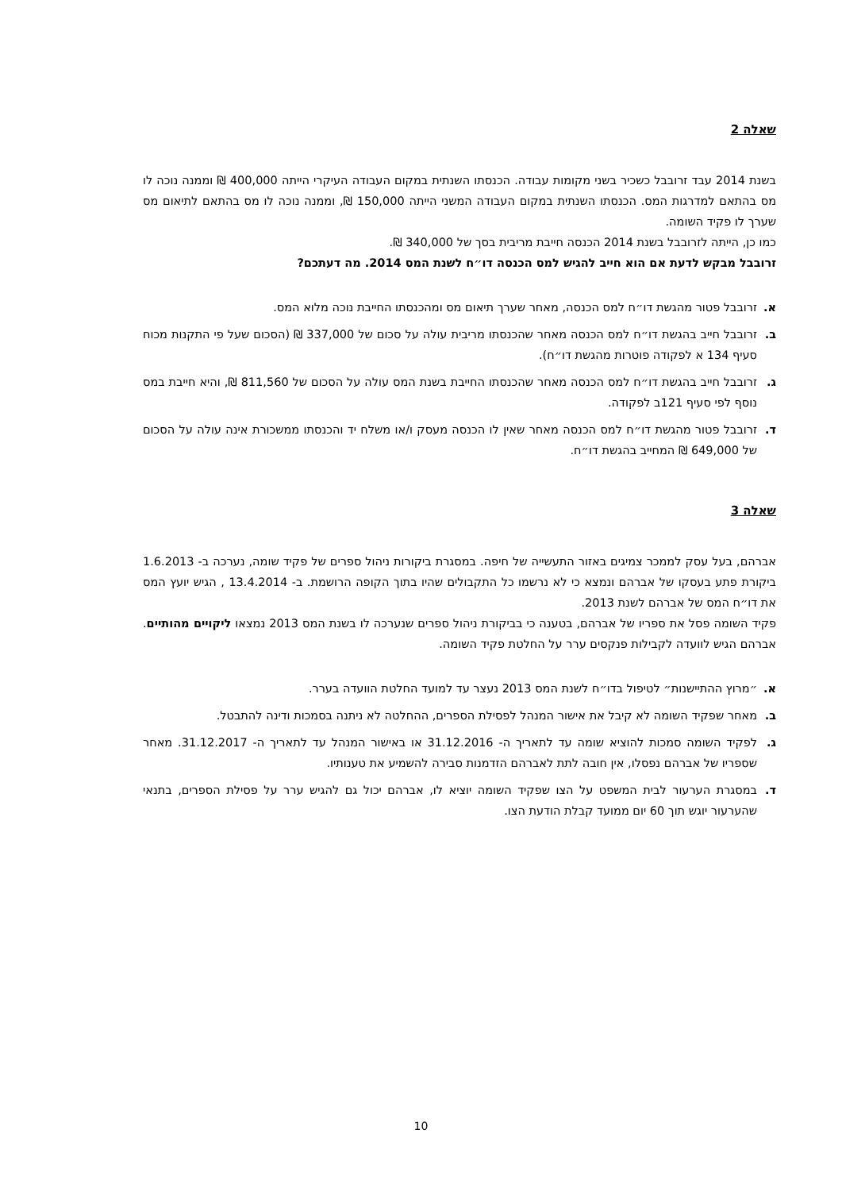שאלה 2
בשנת 2014 עבד זרובבל כשכיר בשני מקומות עבודה. הכנסתו השנתית במקום העבודה העיקרי הייתה 400,000 ₪ וממנה נוכה לו מס בהתאם למדרגות המס. הכנסתו השנתית במקום העבודה המשני הייתה 150,000 ₪, וממנה נוכה לו מס בהתאם לתיאום מס שערך לו פקיד השומה.
כמו כן, הייתה לזרובבל בשנת 2014 הכנסה חייבת מריבית בסך של 340,000 ₪.
זרובבל מבקש לדעת אם הוא חייב להגיש למס הכנסה דו״ח לשנת המס 2014. מה דעתכם?
א. זרובבל פטור מהגשת דו״ח למס הכנסה, מאחר שערך תיאום מס ומהכנסתו החייבת נוכה מלוא המס.
ב. זרובבל חייב בהגשת דו״ח למס הכנסה מאחר שהכנסתו מריבית עולה על סכום של 337,000 ₪ (הסכום שעל פי התקנות מכוח סעיף 134 א לפקודה פוטרות מהגשת דו״ח).
ג. זרובבל חייב בהגשת דו״ח למס הכנסה מאחר שהכנסתו החייבת בשנת המס עולה על הסכום של 811,560 ₪, והיא חייבת במס נוסף לפי סעיף 121ב לפקודה.
ד. זרובבל פטור מהגשת דו״ח למס הכנסה מאחר שאין לו הכנסה מעסק ו/או משלח יד והכנסתו ממשכורת אינה עולה על הסכום של 649,000 ₪ המחייב בהגשת דו״ח.
שאלה 3
אברהם, בעל עסק לממכר צמיגים באזור התעשייה של חיפה. במסגרת ביקורות ניהול ספרים של פקיד שומה, נערכה ב- 1.6.2013 ביקורת פתע בעסקו של אברהם ונמצא כי לא נרשמו כל התקבולים שהיו בתוך הקופה הרושמת. ב- 13.4.2014 , הגיש יועץ המס את דו״ח המס של אברהם לשנת 2013.
פקיד השומה פסל את ספריו של אברהם, בטענה כי בביקורת ניהול ספרים שנערכה לו בשנת המס 2013 נמצאו ליקויים מהותיים. אברהם הגיש לוועדה לקבילות פנקסים ערר על החלטת פקיד השומה.
א. ״מרוץ ההתיישנות״ לטיפול בדו״ח לשנת המס 2013 נעצר עד למועד החלטת הוועדה בערר.
ב. מאחר שפקיד השומה לא קיבל את אישור המנהל לפסילת הספרים, ההחלטה לא ניתנה בסמכות ודינה להתבטל.
ג. לפקיד השומה סמכות להוציא שומה עד לתאריך ה- 31.12.2016 או באישור המנהל עד לתאריך ה- 31.12.2017. מאחר שספריו של אברהם נפסלו, אין חובה לתת לאברהם הזדמנות סבירה להשמיע את טענותיו.
ד. במסגרת הערעור לבית המשפט על הצו שפקיד השומה יוציא לו, אברהם יכול גם להגיש ערר על פסילת הספרים, בתנאי שהערעור יוגש תוך 60 יום ממועד קבלת הודעת הצו.
10